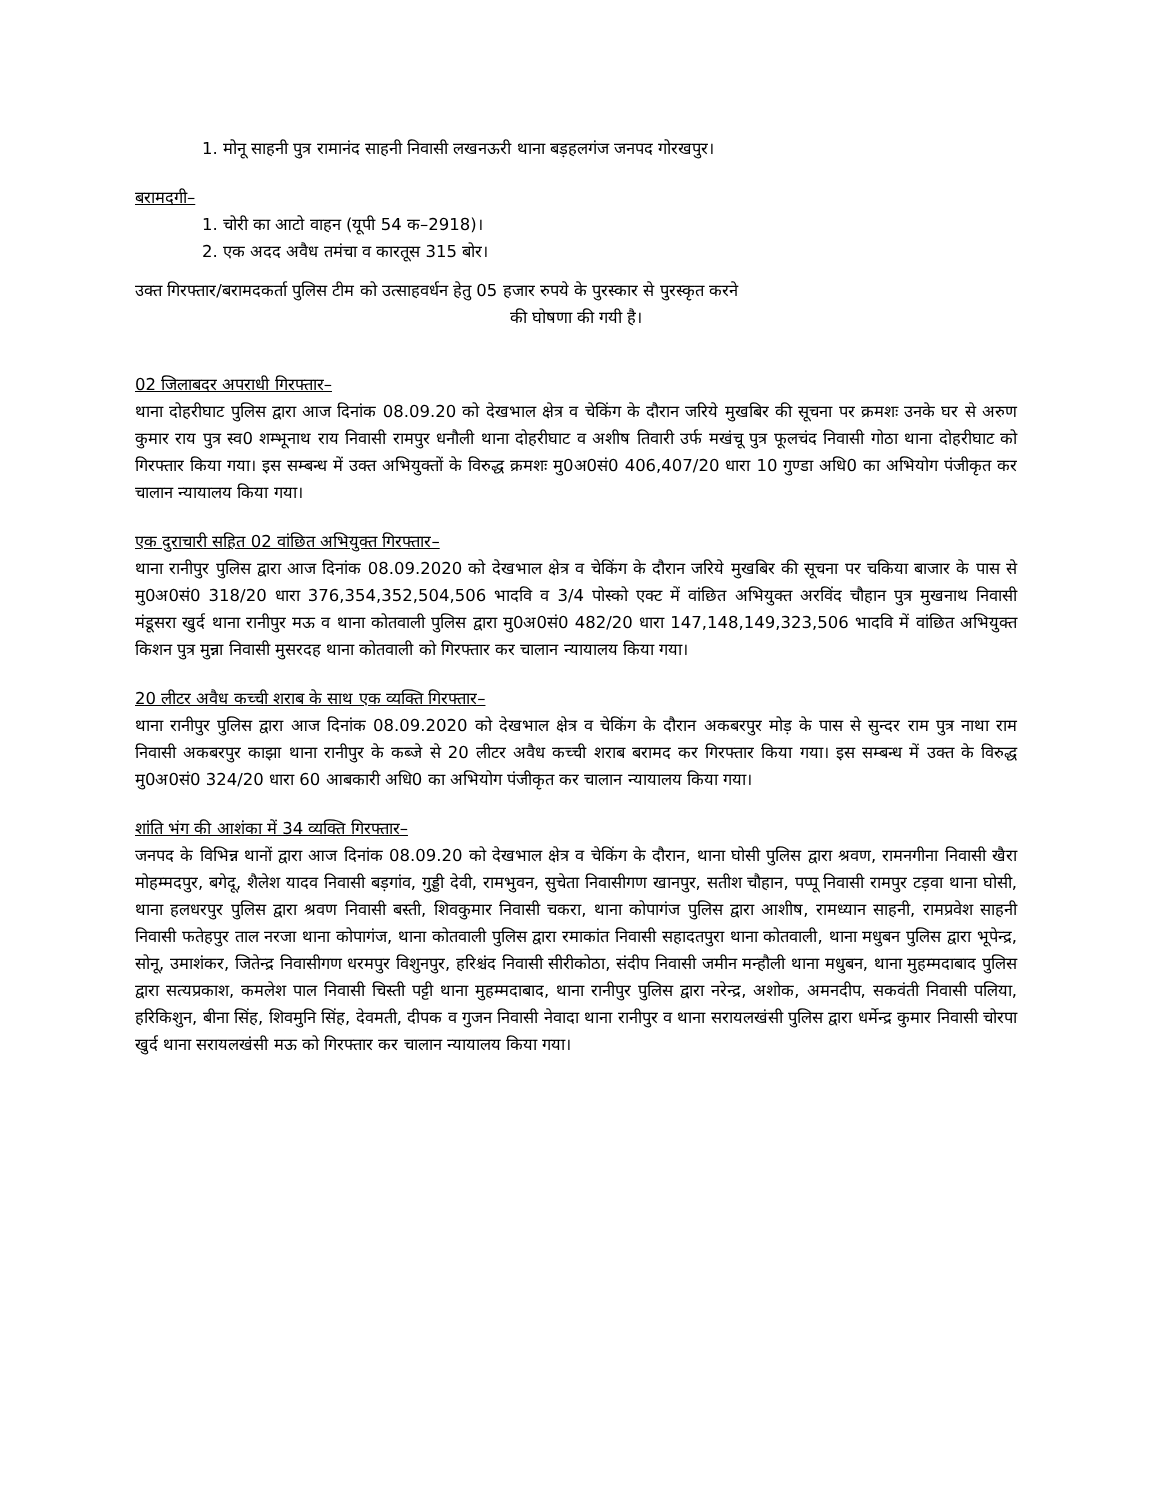1. मोनू साहनी पुत्र रामानंद साहनी निवासी लखनऊरी थाना बड़हलगंज जनपद गोरखपुर।
बरामदगी–
1. चोरी का आटो वाहन (यूपी 54 क–2918)।
2. एक अदद अवैध तमंचा व कारतूस 315 बोर।
उक्त गिरफ्तार/बरामदकर्ता पुलिस टीम को उत्साहवर्धन हेतु 05 हजार रुपये के पुरस्कार से पुरस्कृत करने
की घोषणा की गयी है।
02 जिलाबदर अपराधी गिरफ्तार–
थाना दोहरीघाट पुलिस द्वारा आज दिनांक 08.09.20 को देखभाल क्षेत्र व चेकिंग के दौरान जरिये मुखबिर की सूचना पर क्रमशः उनके घर से अरुण कुमार राय पुत्र स्व0 शम्भूनाथ राय निवासी रामपुर धनौली थाना दोहरीघाट व अशीष तिवारी उर्फ मखंचू पुत्र फूलचंद निवासी गोठा थाना दोहरीघाट को गिरफ्तार किया गया। इस सम्बन्ध में उक्त अभियुक्तों के विरुद्ध क्रमशः मु0अ0सं0 406,407/20 धारा 10 गुण्डा अधि0 का अभियोग पंजीकृत कर चालान न्यायालय किया गया।
एक दुराचारी सहित 02 वांछित अभियुक्त गिरफ्तार–
थाना रानीपुर पुलिस द्वारा आज दिनांक 08.09.2020 को देखभाल क्षेत्र व चेकिंग के दौरान जरिये मुखबिर की सूचना पर चकिया बाजार के पास से मु0अ0सं0 318/20 धारा 376,354,352,504,506 भादवि व 3/4 पोस्को एक्ट में वांछित अभियुक्त अरविंद चौहान पुत्र मुखनाथ निवासी मंडूसरा खुर्द थाना रानीपुर मऊ व थाना कोतवाली पुलिस द्वारा मु0अ0सं0 482/20 धारा 147,148,149,323,506 भादवि में वांछित अभियुक्त किशन पुत्र मुन्ना निवासी मुसरदह थाना कोतवाली को गिरफ्तार कर चालान न्यायालय किया गया।
20 लीटर अवैध कच्ची शराब के साथ एक व्यक्ति गिरफ्तार–
थाना रानीपुर पुलिस द्वारा आज दिनांक 08.09.2020 को देखभाल क्षेत्र व चेकिंग के दौरान अकबरपुर मोड़ के पास से सुन्दर राम पुत्र नाथा राम निवासी अकबरपुर काझा थाना रानीपुर के कब्जे से 20 लीटर अवैध कच्ची शराब बरामद कर गिरफ्तार किया गया। इस सम्बन्ध में उक्त के विरुद्ध मु0अ0सं0 324/20 धारा 60 आबकारी अधि0 का अभियोग पंजीकृत कर चालान न्यायालय किया गया।
शांति भंग की आशंका में 34 व्यक्ति गिरफ्तार–
जनपद के विभिन्न थानों द्वारा आज दिनांक 08.09.20 को देखभाल क्षेत्र व चेकिंग के दौरान, थाना घोसी पुलिस द्वारा श्रवण, रामनगीना निवासी खैरा मोहम्मदपुर, बगेदू, शैलेश यादव निवासी बड़गांव, गुड्डी देवी, रामभुवन, सुचेता निवासीगण खानपुर, सतीश चौहान, पप्पू निवासी रामपुर टड़वा थाना घोसी, थाना हलधरपुर पुलिस द्वारा श्रवण निवासी बस्ती, शिवकुमार निवासी चकरा, थाना कोपागंज पुलिस द्वारा आशीष, रामध्यान साहनी, रामप्रवेश साहनी निवासी फतेहपुर ताल नरजा थाना कोपागंज, थाना कोतवाली पुलिस द्वारा रमाकांत निवासी सहादतपुरा थाना कोतवाली, थाना मधुबन पुलिस द्वारा भूपेन्द्र, सोनू, उमाशंकर, जितेन्द्र निवासीगण धरमपुर विशुनपुर, हरिश्चंद निवासी सीरीकोठा, संदीप निवासी जमीन मन्हौली थाना मधुबन, थाना मुहम्मदाबाद पुलिस द्वारा सत्यप्रकाश, कमलेश पाल निवासी चिस्ती पट्टी थाना मुहम्मदाबाद, थाना रानीपुर पुलिस द्वारा नरेन्द्र, अशोक, अमनदीप, सकवंती निवासी पलिया, हरिकिशुन, बीना सिंह, शिवमुनि सिंह, देवमती, दीपक व गुजन निवासी नेवादा थाना रानीपुर व थाना सरायलखंसी पुलिस द्वारा धर्मेन्द्र कुमार निवासी चोरपा खुर्द थाना सरायलखंसी मऊ को गिरफ्तार कर चालान न्यायालय किया गया।